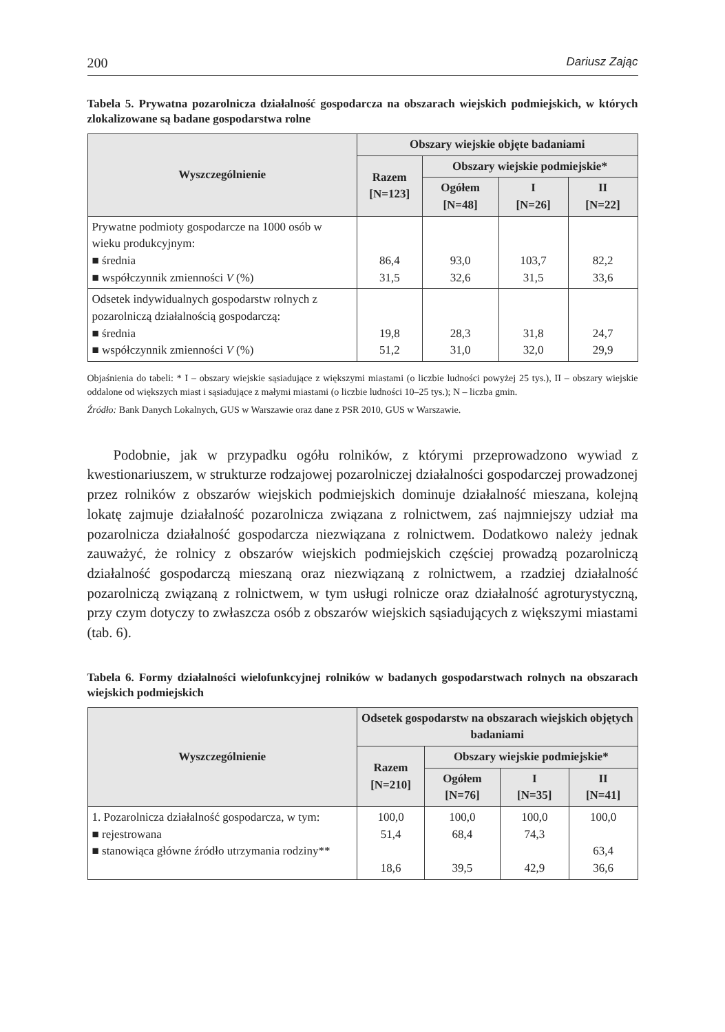200 Dariusz Zając
Tabela 5. Prywatna pozarolnicza działalność gospodarcza na obszarach wiejskich podmiejskich, w których zlokalizowane są badane gospodarstwa rolne
| Wyszczególnienie | Obszary wiejskie objęte badaniami | | | |
| --- | --- | --- | --- | --- |
| | Razem [N=123] | Obszary wiejskie podmiejskie* | | |
| | | Ogółem [N=48] | I [N=26] | II [N=22] |
| Prywatne podmioty gospodarcze na 1000 osób w wieku produkcyjnym: ■ średnia ■ współczynnik zmienności V (%) | 86,4 31,5 | 93,0 32,6 | 103,7 31,5 | 82,2 33,6 |
| Odsetek indywidualnych gospodarstw rolnych z pozarolniczą działalnością gospodarczą: ■ średnia ■ współczynnik zmienności V (%) | 19,8 51,2 | 28,3 31,0 | 31,8 32,0 | 24,7 29,9 |
Objaśnienia do tabeli: * I – obszary wiejskie sąsiadujące z większymi miastami (o liczbie ludności powyżej 25 tys.), II – obszary wiejskie oddalone od większych miast i sąsiadujące z małymi miastami (o liczbie ludności 10–25 tys.); N – liczba gmin.
Źródło: Bank Danych Lokalnych, GUS w Warszawie oraz dane z PSR 2010, GUS w Warszawie.
Podobnie, jak w przypadku ogółu rolników, z którymi przeprowadzono wywiad z kwestionariuszem, w strukturze rodzajowej pozarolniczej działalności gospodarczej prowadzonej przez rolników z obszarów wiejskich podmiejskich dominuje działalność mieszana, kolejną lokatę zajmuje działalność pozarolnicza związana z rolnictwem, zaś najmniejszy udział ma pozarolnicza działalność gospodarcza niezwiązana z rolnictwem. Dodatkowo należy jednak zauważyć, że rolnicy z obszarów wiejskich podmiejskich częściej prowadzą pozarolniczą działalność gospodarczą mieszaną oraz niezwiązaną z rolnictwem, a rzadziej działalność pozarolniczą związaną z rolnictwem, w tym usługi rolnicze oraz działalność agroturystyczną, przy czym dotyczy to zwłaszcza osób z obszarów wiejskich sąsiadujących z większymi miastami (tab. 6).
Tabela 6. Formy działalności wielofunkcyjnej rolników w badanych gospodarstwach rolnych na obszarach wiejskich podmiejskich
| Wyszczególnienie | Odsetek gospodarstw na obszarach wiejskich objętych badaniami | | | |
| --- | --- | --- | --- | --- |
| | Razem [N=210] | Obszary wiejskie podmiejskie* | | |
| | | Ogółem [N=76] | I [N=35] | II [N=41] |
| 1. Pozarolnicza działalność gospodarcza, w tym: ■ rejestrowana ■ stanowiąca główne źródło utrzymania rodziny** | 100,0 51,4 18,6 | 100,0 68,4 39,5 | 100,0 74,3 42,9 | 100,0 63,4 36,6 |